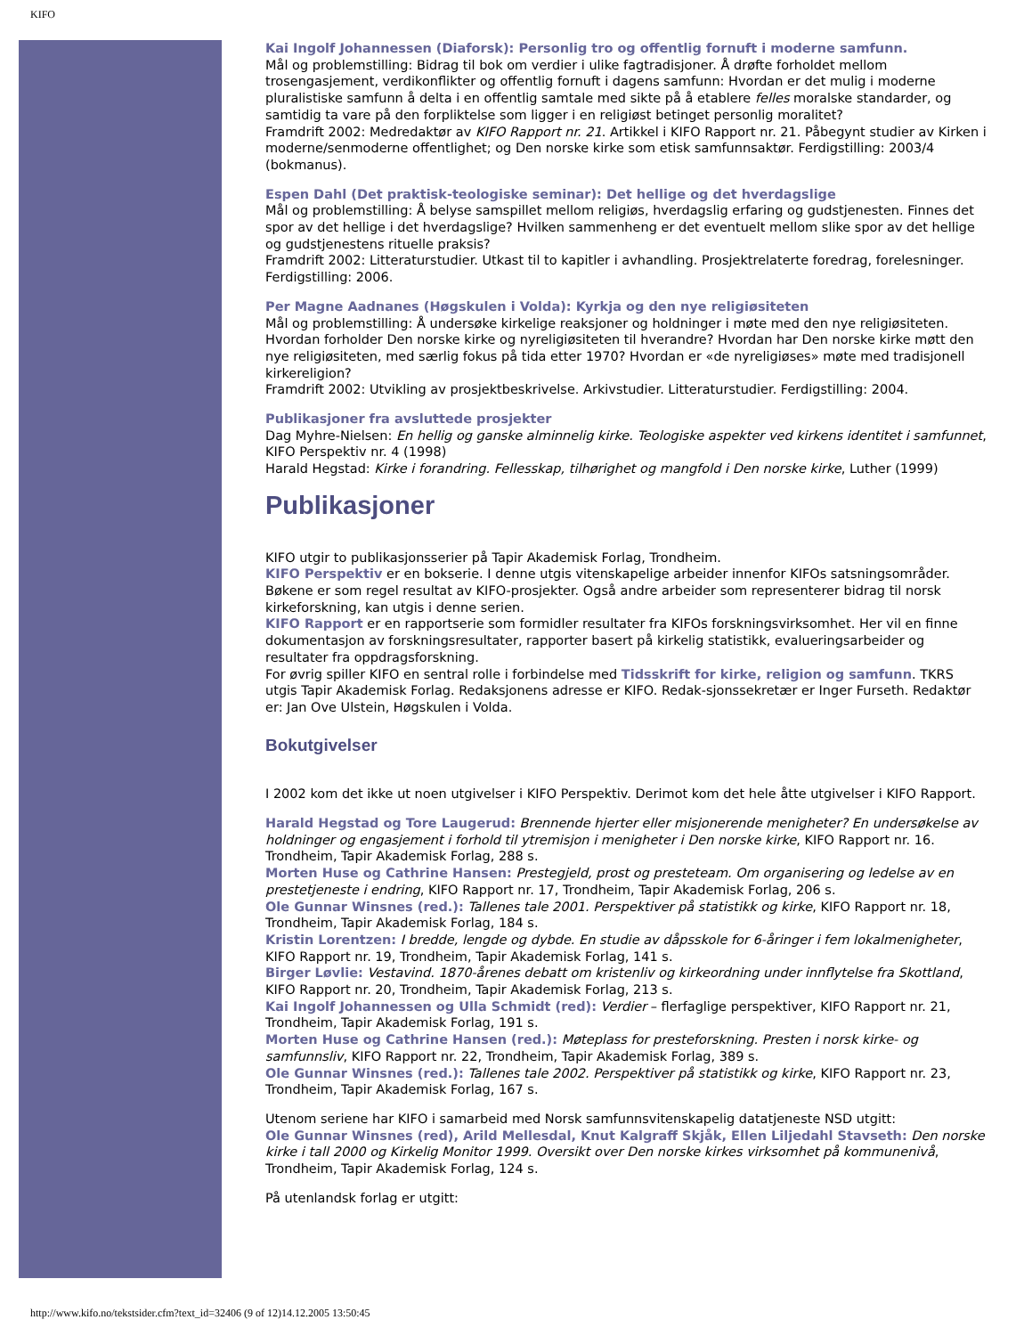KIFO
Kai Ingolf Johannessen (Diaforsk): Personlig tro og offentlig fornuft i moderne samfunn.
Mål og problemstilling: Bidrag til bok om verdier i ulike fagtradisjoner. Å drøfte forholdet mellom trosengasjement, verdikonflikter og offentlig fornuft i dagens samfunn: Hvordan er det mulig i moderne pluralistiske samfunn å delta i en offentlig samtale med sikte på å etablere felles moralske standarder, og samtidig ta vare på den forpliktelse som ligger i en religiøst betinget personlig moralitet?
Framdrift 2002: Medredaktør av KIFO Rapport nr. 21. Artikkel i KIFO Rapport nr. 21. Påbegynt studier av Kirken i moderne/senmoderne offentlighet; og Den norske kirke som etisk samfunnsaktør. Ferdigstilling: 2003/4 (bokmanus).
Espen Dahl (Det praktisk-teologiske seminar): Det hellige og det hverdagslige
Mål og problemstilling: Å belyse samspillet mellom religiøs, hverdagslig erfaring og gudstjenesten. Finnes det spor av det hellige i det hverdagslige? Hvilken sammenheng er det eventuelt mellom slike spor av det hellige og gudstjenestens rituelle praksis?
Framdrift 2002: Litteraturstudier. Utkast til to kapitler i avhandling. Prosjektrelaterte foredrag, forelesninger. Ferdigstilling: 2006.
Per Magne Aadnanes (Høgskulen i Volda): Kyrkja og den nye religiøsiteten
Mål og problemstilling: Å undersøke kirkelige reaksjoner og holdninger i møte med den nye religiøsiteten. Hvordan forholder Den norske kirke og nyreligiøsiteten til hverandre? Hvordan har Den norske kirke møtt den nye religiøsiteten, med særlig fokus på tida etter 1970? Hvordan er «de nyreligiøses» møte med tradisjonell kirkereligion?
Framdrift 2002: Utvikling av prosjektbeskrivelse. Arkivstudier. Litteraturstudier. Ferdigstilling: 2004.
Publikasjoner fra avsluttede prosjekter
Dag Myhre-Nielsen: En hellig og ganske alminnelig kirke. Teologiske aspekter ved kirkens identitet i samfunnet, KIFO Perspektiv nr. 4 (1998)
Harald Hegstad: Kirke i forandring. Fellesskap, tilhørighet og mangfold i Den norske kirke, Luther (1999)
Publikasjoner
KIFO utgir to publikasjonsserier på Tapir Akademisk Forlag, Trondheim.
KIFO Perspektiv er en bokserie. I denne utgis vitenskapelige arbeider innenfor KIFOs satsningsområder. Bøkene er som regel resultat av KIFO-prosjekter. Også andre arbeider som representerer bidrag til norsk kirkeforskning, kan utgis i denne serien.
KIFO Rapport er en rapportserie som formidler resultater fra KIFOs forskningsvirksomhet. Her vil en finne dokumentasjon av forskningsresultater, rapporter basert på kirkelig statistikk, evalueringsarbeider og resultater fra oppdragsforskning.
For øvrig spiller KIFO en sentral rolle i forbindelse med Tidsskrift for kirke, religion og samfunn. TKRS utgis Tapir Akademisk Forlag. Redaksjonens adresse er KIFO. Redak-sjonssekretær er Inger Furseth. Redaktør er: Jan Ove Ulstein, Høgskulen i Volda.
Bokutgivelser
I 2002 kom det ikke ut noen utgivelser i KIFO Perspektiv. Derimot kom det hele åtte utgivelser i KIFO Rapport.
Harald Hegstad og Tore Laugerud: Brennende hjerter eller misjonerende menigheter? En undersøkelse av holdninger og engasjement i forhold til ytremisjon i menigheter i Den norske kirke, KIFO Rapport nr. 16. Trondheim, Tapir Akademisk Forlag, 288 s.
Morten Huse og Cathrine Hansen: Prestegjeld, prost og presteteam. Om organisering og ledelse av en prestetjeneste i endring, KIFO Rapport nr. 17, Trondheim, Tapir Akademisk Forlag, 206 s.
Ole Gunnar Winsnes (red.): Tallenes tale 2001. Perspektiver på statistikk og kirke, KIFO Rapport nr. 18, Trondheim, Tapir Akademisk Forlag, 184 s.
Kristin Lorentzen: I bredde, lengde og dybde. En studie av dåpsskole for 6-åringer i fem lokalmenigheter, KIFO Rapport nr. 19, Trondheim, Tapir Akademisk Forlag, 141 s.
Birger Løvlie: Vestavind. 1870-årenes debatt om kristenliv og kirkeordning under innflytelse fra Skottland, KIFO Rapport nr. 20, Trondheim, Tapir Akademisk Forlag, 213 s.
Kai Ingolf Johannessen og Ulla Schmidt (red): Verdier – flerfaglige perspektiver, KIFO Rapport nr. 21, Trondheim, Tapir Akademisk Forlag, 191 s.
Morten Huse og Cathrine Hansen (red.): Møteplass for presteforskning. Presten i norsk kirke- og samfunnsliv, KIFO Rapport nr. 22, Trondheim, Tapir Akademisk Forlag, 389 s.
Ole Gunnar Winsnes (red.): Tallenes tale 2002. Perspektiver på statistikk og kirke, KIFO Rapport nr. 23, Trondheim, Tapir Akademisk Forlag, 167 s.
Utenom seriene har KIFO i samarbeid med Norsk samfunnsvitenskapelig datatjeneste NSD utgitt:
Ole Gunnar Winsnes (red), Arild Mellesdal, Knut Kalgraff Skjåk, Ellen Liljedahl Stavseth: Den norske kirke i tall 2000 og Kirkelig Monitor 1999. Oversikt over Den norske kirkes virksomhet på kommunenivå, Trondheim, Tapir Akademisk Forlag, 124 s.
På utenlandsk forlag er utgitt:
http://www.kifo.no/tekstsider.cfm?text_id=32406 (9 of 12)14.12.2005 13:50:45